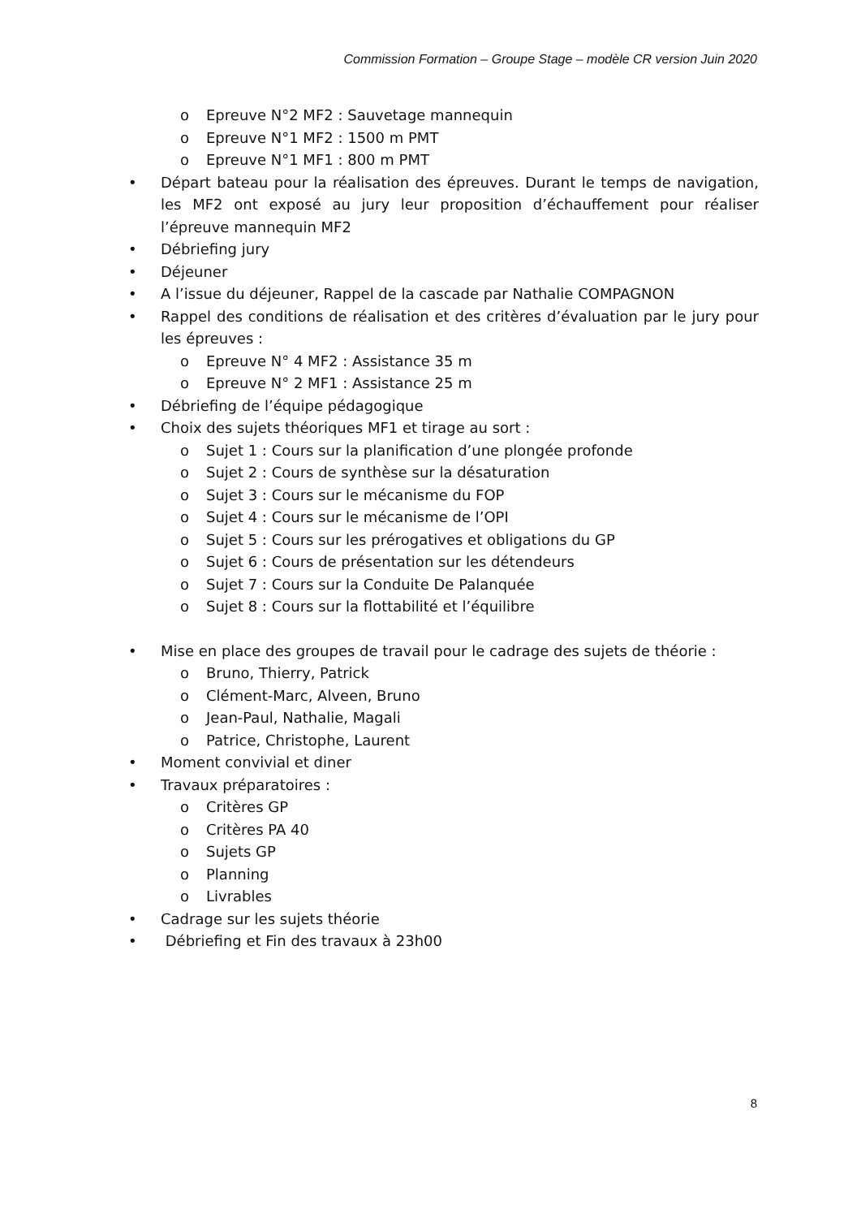Commission Formation – Groupe Stage – modèle CR version Juin 2020
o Epreuve N°2 MF2 : Sauvetage mannequin
o Epreuve N°1 MF2 : 1500 m PMT
o Epreuve N°1 MF1 : 800 m PMT
• Départ bateau pour la réalisation des épreuves. Durant le temps de navigation, les MF2 ont exposé au jury leur proposition d’échauffement pour réaliser l’épreuve mannequin MF2
• Débriefing jury
• Déjeuner
• A l’issue du déjeuner, Rappel de la cascade par Nathalie COMPAGNON
• Rappel des conditions de réalisation et des critères d’évaluation par le jury pour les épreuves :
o Epreuve N° 4 MF2 : Assistance 35 m
o Epreuve N° 2 MF1 : Assistance 25 m
• Débriefing de l’équipe pédagogique
• Choix des sujets théoriques MF1 et tirage au sort :
o Sujet 1 : Cours sur la planification d’une plongée profonde
o Sujet 2 : Cours de synthèse sur la désaturation
o Sujet 3 : Cours sur le mécanisme du FOP
o Sujet 4 : Cours sur le mécanisme de l’OPI
o Sujet 5 : Cours sur les prérogatives et obligations du GP
o Sujet 6 : Cours de présentation sur les détendeurs
o Sujet 7 : Cours sur la Conduite De Palanquée
o Sujet 8 : Cours sur la flottabilité et l’équilibre
• Mise en place des groupes de travail pour le cadrage des sujets de théorie :
o Bruno, Thierry, Patrick
o Clément-Marc, Alveen, Bruno
o Jean-Paul, Nathalie, Magali
o Patrice, Christophe, Laurent
• Moment convivial et diner
• Travaux préparatoires :
o Critères GP
o Critères PA 40
o Sujets GP
o Planning
o Livrables
• Cadrage sur les sujets théorie
• Débriefing et Fin des travaux à 23h00
8